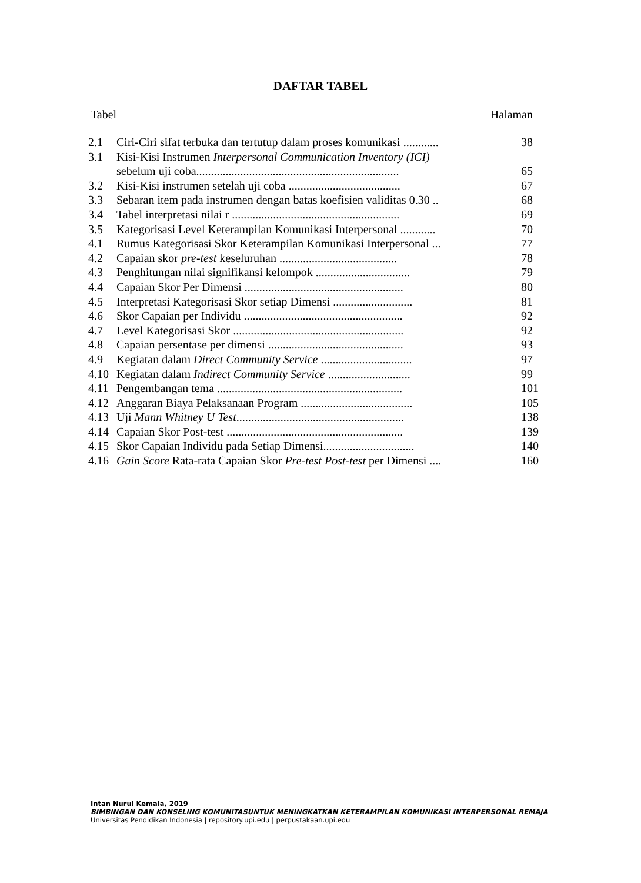DAFTAR TABEL
Tabel Halaman
| 2.1 | Ciri-Ciri sifat terbuka dan tertutup dalam proses komunikasi ............ | 38 |
| 3.1 | Kisi-Kisi Instrumen Interpersonal Communication Inventory (ICI) | |
| | sebelum uji coba..................................................................... | 65 |
| 3.2 | Kisi-Kisi instrumen setelah uji coba ...................................... | 67 |
| 3.3 | Sebaran item pada instrumen dengan batas koefisien validitas 0.30 .. | 68 |
| 3.4 | Tabel interpretasi nilai r ......................................................... | 69 |
| 3.5 | Kategorisasi Level Keterampilan Komunikasi Interpersonal ............ | 70 |
| 4.1 | Rumus Kategorisasi Skor Keterampilan Komunikasi Interpersonal ... | 77 |
| 4.2 | Capaian skor pre-test keseluruhan ........................................ | 78 |
| 4.3 | Penghitungan nilai signifikansi kelompok ................................ | 79 |
| 4.4 | Capaian Skor Per Dimensi ...................................................... | 80 |
| 4.5 | Interpretasi Kategorisasi Skor setiap Dimensi ........................... | 81 |
| 4.6 | Skor Capaian per Individu ...................................................... | 92 |
| 4.7 | Level Kategorisasi Skor .......................................................... | 92 |
| 4.8 | Capaian persentase per dimensi .............................................. | 93 |
| 4.9 | Kegiatan dalam Direct Community Service ............................... | 97 |
| 4.10 | Kegiatan dalam Indirect Community Service ............................ | 99 |
| 4.11 | Pengembangan tema ............................................................... | 101 |
| 4.12 | Anggaran Biaya Pelaksanaan Program ...................................... | 105 |
| 4.13 | Uji Mann Whitney U Test ......................................................... | 138 |
| 4.14 | Capaian Skor Post-test ............................................................ | 139 |
| 4.15 | Skor Capaian Individu pada Setiap Dimensi............................... | 140 |
| 4.16 | Gain Score Rata-rata Capaian Skor Pre-test Post-test per Dimensi .... | 160 |
Intan Nurul Kemala, 2019
BIMBINGAN DAN KONSELING KOMUNITASUNTUK MENINGKATKAN KETERAMPILAN KOMUNIKASI INTERPERSONAL REMAJA
Universitas Pendidikan Indonesia | repository.upi.edu | perpustakaan.upi.edu